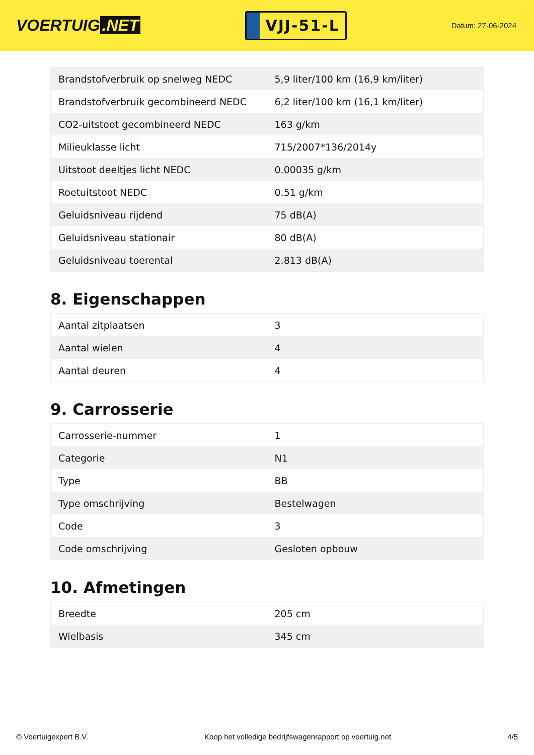VOERTUIG.NET
VJJ-51-L
Datum: 27-06-2024
| Brandstofverbruik op snelweg NEDC | 5,9 liter/100 km (16,9 km/liter) |
| Brandstofverbruik gecombineerd NEDC | 6,2 liter/100 km (16,1 km/liter) |
| CO2-uitstoot gecombineerd NEDC | 163 g/km |
| Milieuklasse licht | 715/2007*136/2014y |
| Uitstoot deeltjes licht NEDC | 0.00035 g/km |
| Roetuitstoot NEDC | 0.51 g/km |
| Geluidsniveau rijdend | 75 dB(A) |
| Geluidsniveau stationair | 80 dB(A) |
| Geluidsniveau toerental | 2.813 dB(A) |
8. Eigenschappen
| Aantal zitplaatsen | 3 |
| Aantal wielen | 4 |
| Aantal deuren | 4 |
9. Carrosserie
| Carrosserie-nummer | 1 |
| Categorie | N1 |
| Type | BB |
| Type omschrijving | Bestelwagen |
| Code | 3 |
| Code omschrijving | Gesloten opbouw |
10. Afmetingen
| Breedte | 205 cm |
| Wielbasis | 345 cm |
© Voertuigexpert B.V. Koop het volledige bedrijfswagenrapport op voertuig.net 4/5